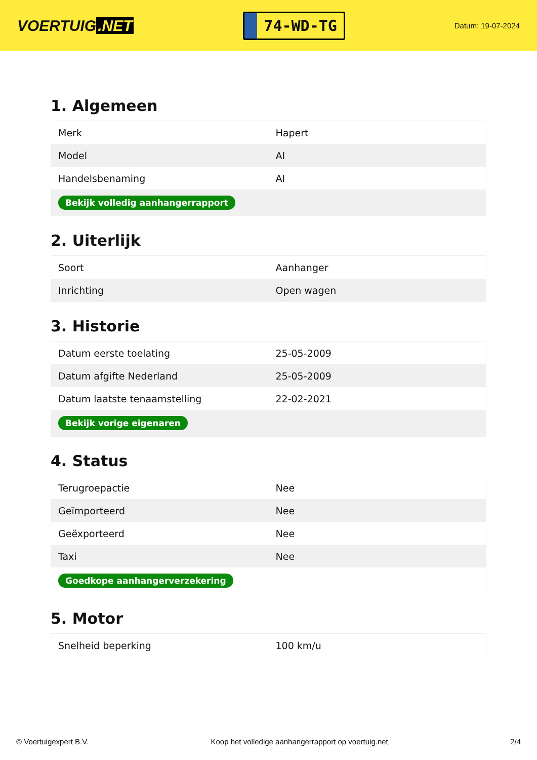VOERTUIG.NET
74-WD-TG
Datum: 19-07-2024
1. Algemeen
| Merk | Hapert |
| Model | AI |
| Handelsbenaming | AI |
| Bekijk volledig aanhangerrapport | |
2. Uiterlijk
| Soort | Aanhanger |
| Inrichting | Open wagen |
3. Historie
| Datum eerste toelating | 25-05-2009 |
| Datum afgifte Nederland | 25-05-2009 |
| Datum laatste tenaamstelling | 22-02-2021 |
| Bekijk vorige eigenaren | |
4. Status
| Terugroepactie | Nee |
| Geïmporteerd | Nee |
| Geëxporteerd | Nee |
| Taxi | Nee |
| Goedkope aanhangerverzekering | |
5. Motor
| Snelheid beperking | 100 km/u |
© Voertuigexpert B.V. Koop het volledige aanhangerrapport op voertuig.net 2/4